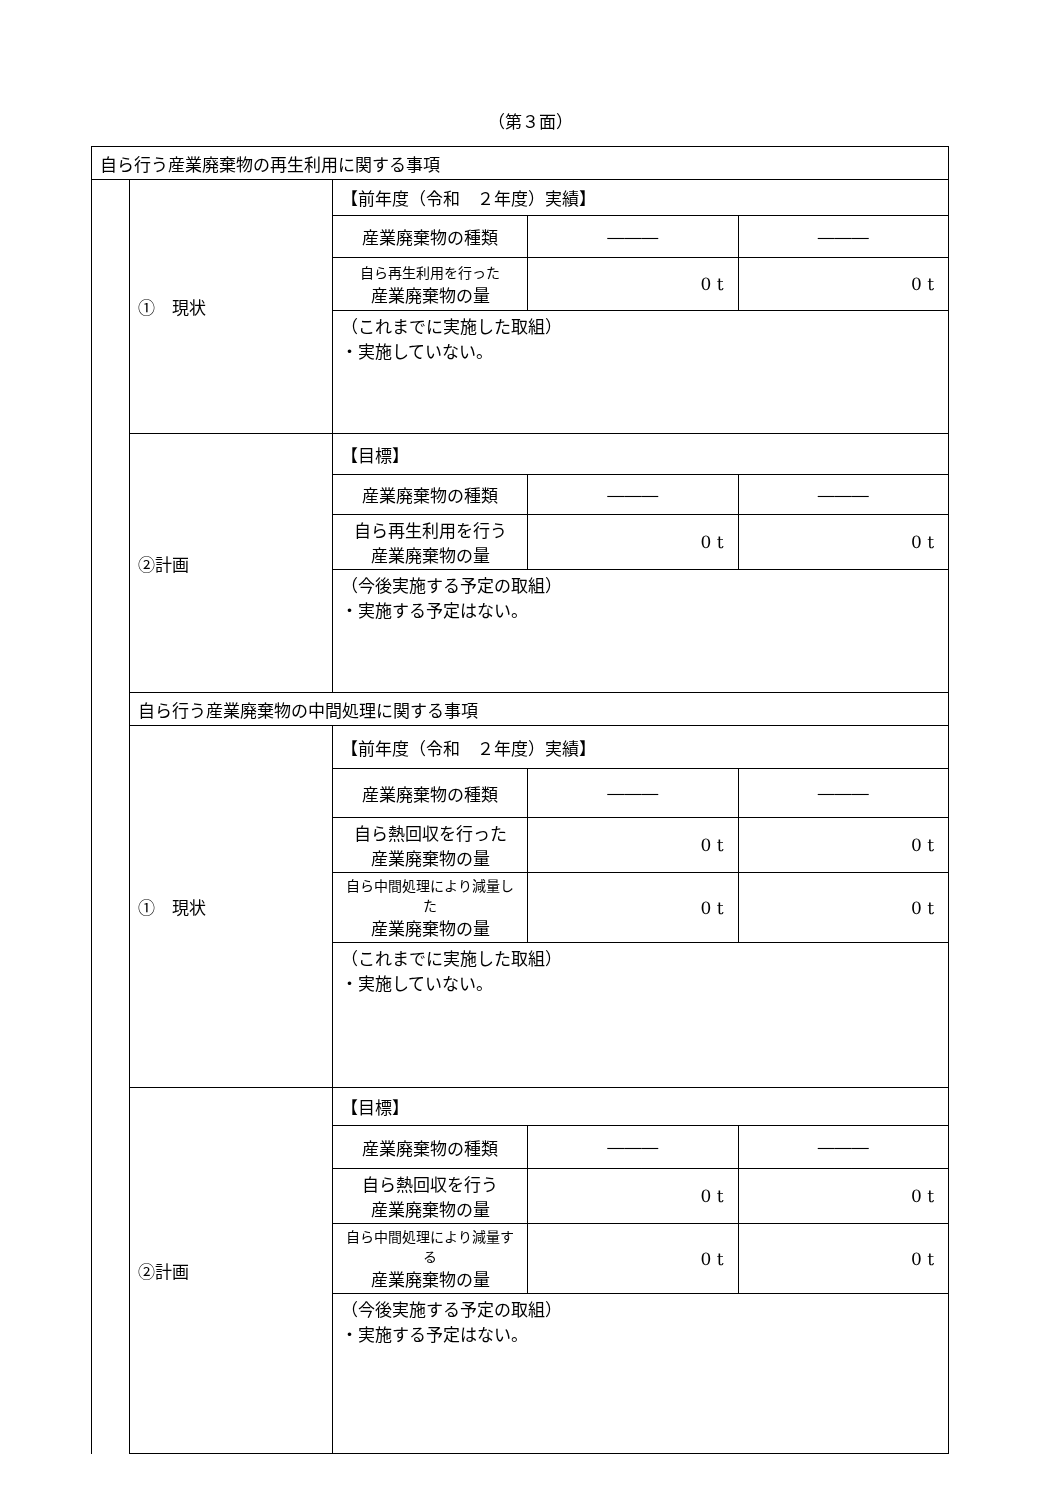（第３面）
| 自ら行う産業廃棄物の再生利用に関する事項 | | | | |
| | ① 現状 | 【前年度（令和 ２年度）実績】 | | |
| | | 産業廃棄物の種類 | ――― | ――― |
| | | 自ら再生利用を行った 産業廃棄物の量 | 0 t | 0 t |
| | | （これまでに実施した取組） ・実施していない。 | | |
| | ②計画 | 【目標】 | | |
| | | 産業廃棄物の種類 | ――― | ――― |
| | | 自ら再生利用を行う 産業廃棄物の量 | 0 t | 0 t |
| | | （今後実施する予定の取組） ・実施する予定はない。 | | |
| | 自ら行う産業廃棄物の中間処理に関する事項 | | | |
| | ① 現状 | 【前年度（令和 ２年度）実績】 | | |
| | | 産業廃棄物の種類 | ――― | ――― |
| | | 自ら熱回収を行った 産業廃棄物の量 | 0 t | 0 t |
| | | 自ら中間処理により減量した 産業廃棄物の量 | 0 t | 0 t |
| | | （これまでに実施した取組） ・実施していない。 | | |
| | ②計画 | 【目標】 | | |
| | | 産業廃棄物の種類 | ――― | ――― |
| | | 自ら熱回収を行う 産業廃棄物の量 | 0 t | 0 t |
| | | 自ら中間処理により減量する 産業廃棄物の量 | 0 t | 0 t |
| | | （今後実施する予定の取組） ・実施する予定はない。 | | |